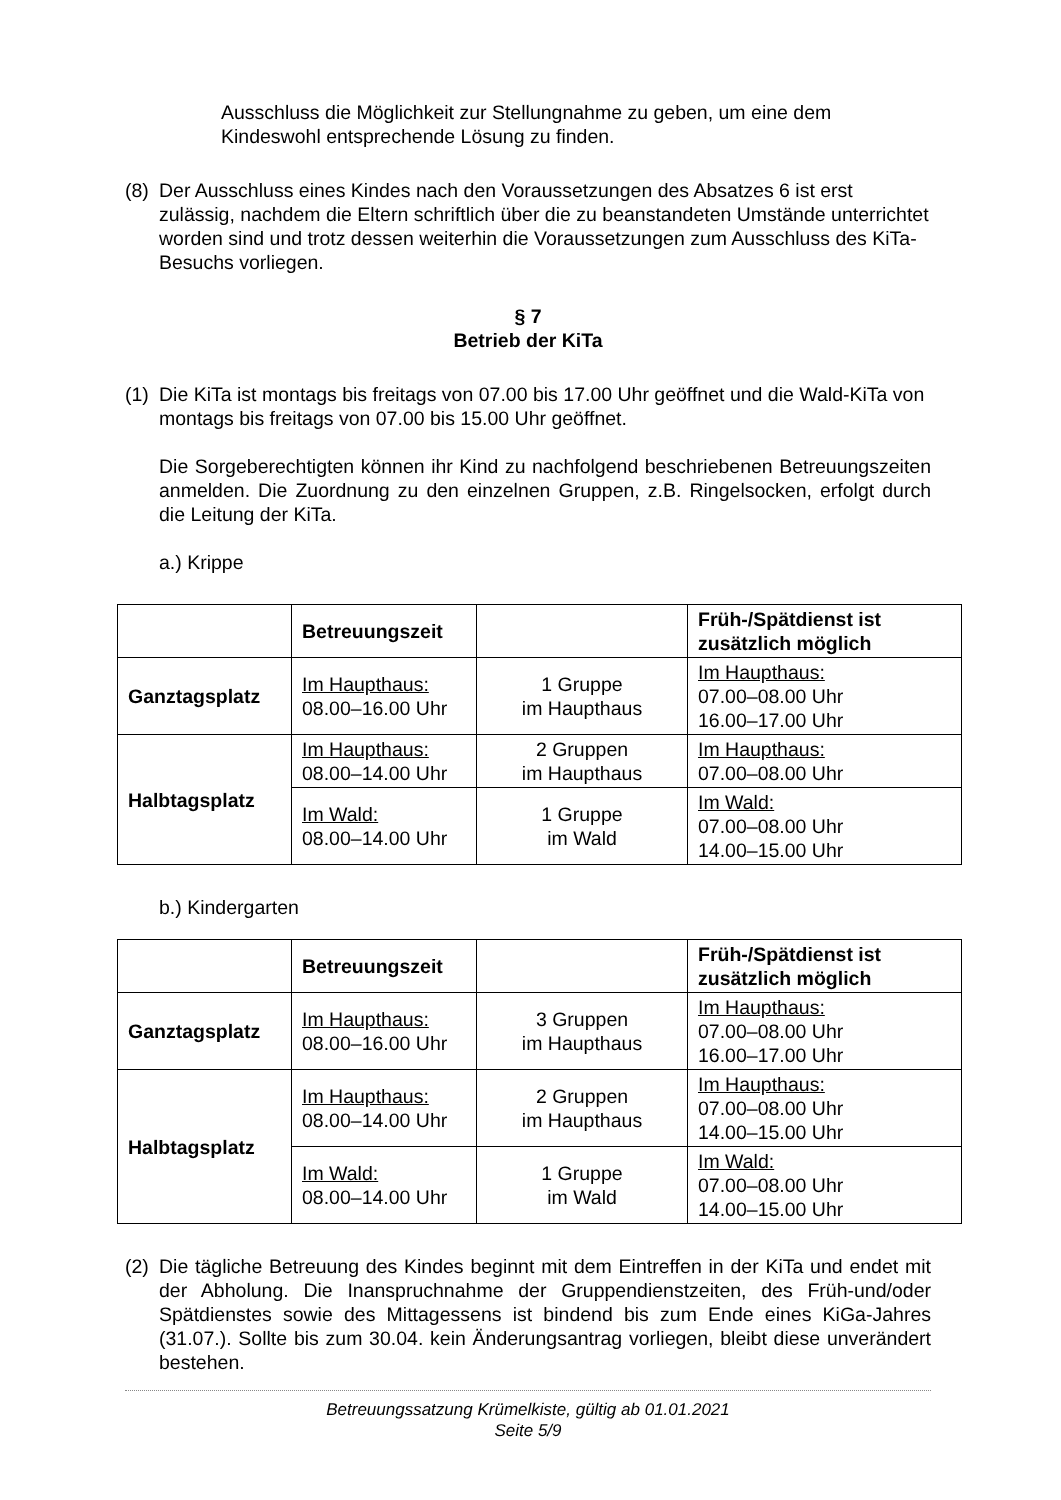Ausschluss die Möglichkeit zur Stellungnahme zu geben, um eine dem Kindeswohl entsprechende Lösung zu finden.
(8)
Der Ausschluss eines Kindes nach den Voraussetzungen des Absatzes 6 ist erst zulässig, nachdem die Eltern schriftlich über die zu beanstandeten Umstände unterrichtet worden sind und trotz dessen weiterhin die Voraussetzungen zum Ausschluss des KiTa-Besuchs vorliegen.
§ 7
Betrieb der KiTa
(1)
Die KiTa ist montags bis freitags von 07.00 bis 17.00 Uhr geöffnet und die Wald-KiTa von montags bis freitags von 07.00 bis 15.00 Uhr geöffnet.
Die Sorgeberechtigten können ihr Kind zu nachfolgend beschriebenen Betreuungszeiten anmelden. Die Zuordnung zu den einzelnen Gruppen, z.B. Ringelsocken, erfolgt durch die Leitung der KiTa.
a.) Krippe
| | Betreuungszeit | | Früh-/Spätdienst ist zusätzlich möglich |
| --- | --- | --- | --- |
| Ganztagsplatz | Im Haupthaus: 08.00–16.00 Uhr | 1 Gruppe im Haupthaus | Im Haupthaus: 07.00–08.00 Uhr 16.00–17.00 Uhr |
| Halbtagsplatz | Im Haupthaus: 08.00–14.00 Uhr | 2 Gruppen im Haupthaus | Im Haupthaus: 07.00–08.00 Uhr |
| | Im Wald: 08.00–14.00 Uhr | 1 Gruppe im Wald | Im Wald: 07.00–08.00 Uhr 14.00–15.00 Uhr |
b.) Kindergarten
| | Betreuungszeit | | Früh-/Spätdienst ist zusätzlich möglich |
| --- | --- | --- | --- |
| Ganztagsplatz | Im Haupthaus: 08.00–16.00 Uhr | 3 Gruppen im Haupthaus | Im Haupthaus: 07.00–08.00 Uhr 16.00–17.00 Uhr |
| Halbtagsplatz | Im Haupthaus: 08.00–14.00 Uhr | 2 Gruppen im Haupthaus | Im Haupthaus: 07.00–08.00 Uhr 14.00–15.00 Uhr |
| | Im Wald: 08.00–14.00 Uhr | 1 Gruppe im Wald | Im Wald: 07.00–08.00 Uhr 14.00–15.00 Uhr |
(2)
Die tägliche Betreuung des Kindes beginnt mit dem Eintreffen in der KiTa und endet mit der Abholung. Die Inanspruchnahme der Gruppendienstzeiten, des Früh-und/oder Spätdienstes sowie des Mittagessens ist bindend bis zum Ende eines KiGa-Jahres (31.07.). Sollte bis zum 30.04. kein Änderungsantrag vorliegen, bleibt diese unverändert bestehen.
Betreuungssatzung Krümelkiste, gültig ab 01.01.2021
Seite 5/9